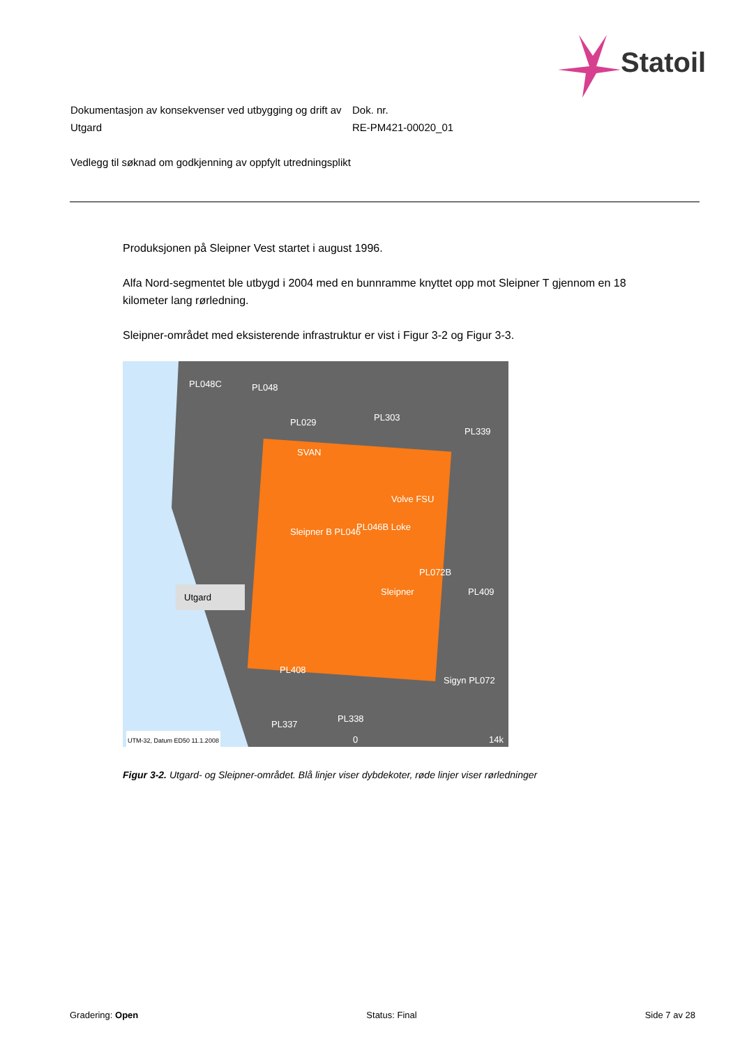Statoil
Dokumentasjon av konsekvenser ved utbygging og drift av Utgard
Vedlegg til søknad om godkjenning av oppfylt utredningsplikt
Dok. nr.
RE-PM421-00020_01
Produksjonen på Sleipner Vest startet i august 1996.
Alfa Nord-segmentet ble utbygd i 2004 med en bunnramme knyttet opp mot Sleipner T gjennom en 18 kilometer lang rørledning.
Sleipner-området med eksisterende infrastruktur er vist i Figur 3-2 og Figur 3-3.
PL048C PL048
PL029 PL303
PL339
SVAN
Volve FSU
PL046B Loke Sleipner B PL046
PL072B
Sleipner PL409 Utgard
PL408
Sigyn PL072
PL337
PL338
UTM-32, Datum ED50 11.1.2008 0 14k
Figur 3-2. Utgard- og Sleipner-området. Blå linjer viser dybdekoter, røde linjer viser rørledninger
Gradering: Open Status: Final Side 7 av 28